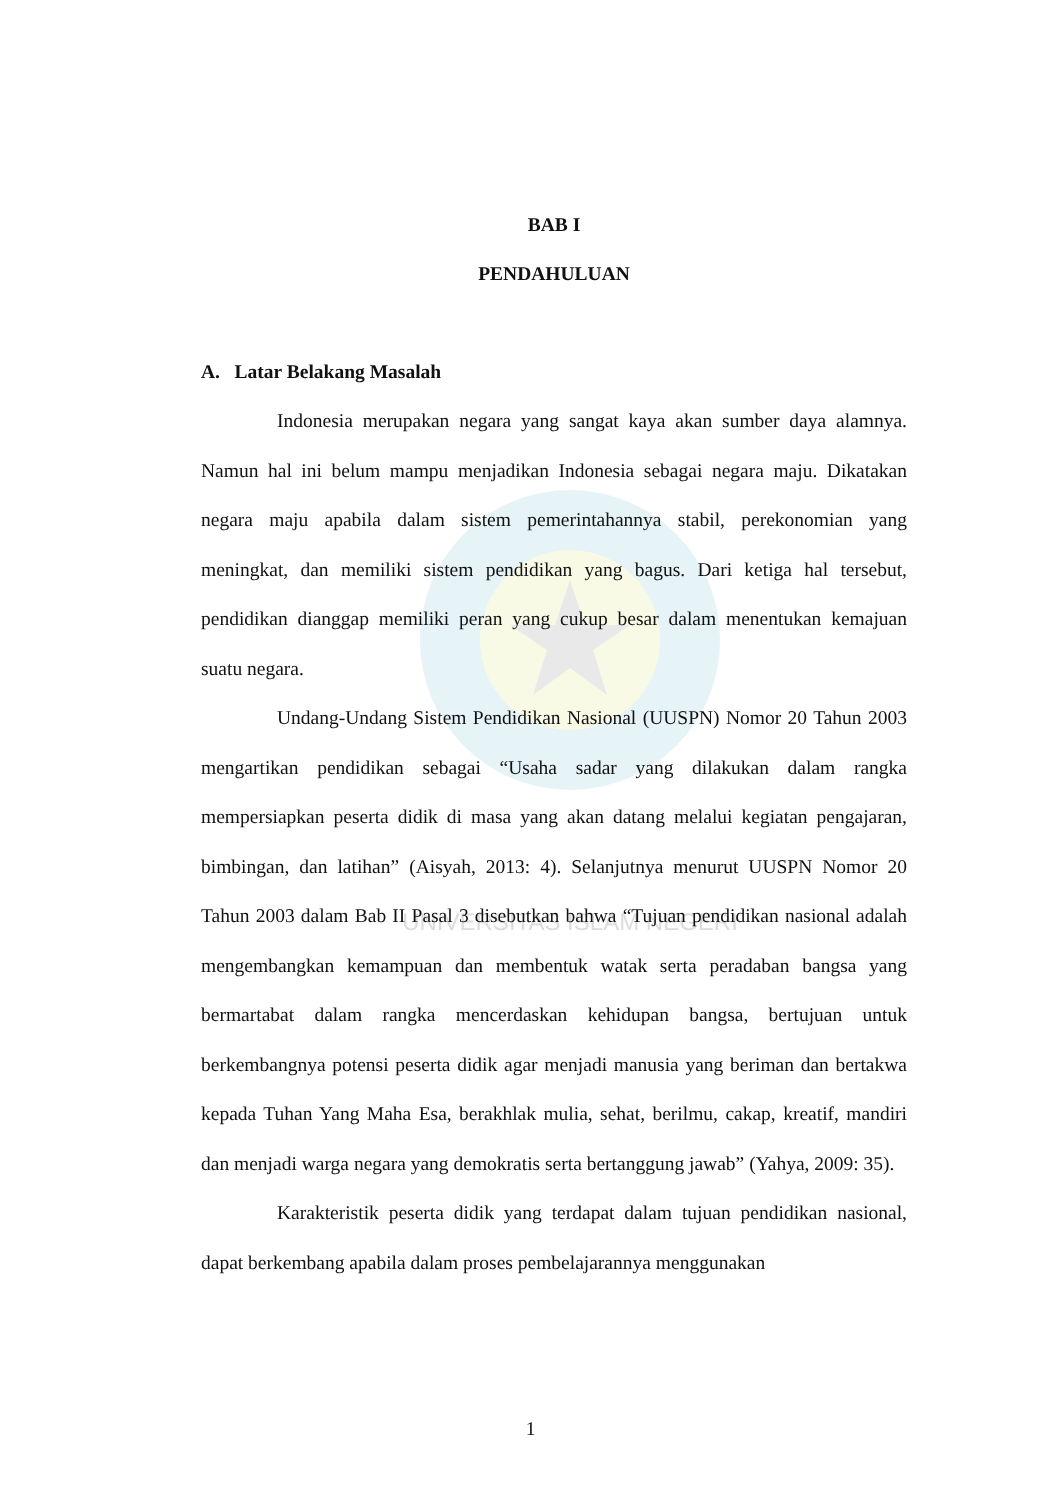UNIVERSITAS ISLAM NEGERI
BAB I
PENDAHULUAN
A. Latar Belakang Masalah
Indonesia merupakan negara yang sangat kaya akan sumber daya alamnya. Namun hal ini belum mampu menjadikan Indonesia sebagai negara maju. Dikatakan negara maju apabila dalam sistem pemerintahannya stabil, perekonomian yang meningkat, dan memiliki sistem pendidikan yang bagus. Dari ketiga hal tersebut, pendidikan dianggap memiliki peran yang cukup besar dalam menentukan kemajuan suatu negara.
Undang-Undang Sistem Pendidikan Nasional (UUSPN) Nomor 20 Tahun 2003 mengartikan pendidikan sebagai “Usaha sadar yang dilakukan dalam rangka mempersiapkan peserta didik di masa yang akan datang melalui kegiatan pengajaran, bimbingan, dan latihan” (Aisyah, 2013: 4). Selanjutnya menurut UUSPN Nomor 20 Tahun 2003 dalam Bab II Pasal 3 disebutkan bahwa “Tujuan pendidikan nasional adalah mengembangkan kemampuan dan membentuk watak serta peradaban bangsa yang bermartabat dalam rangka mencerdaskan kehidupan bangsa, bertujuan untuk berkembangnya potensi peserta didik agar menjadi manusia yang beriman dan bertakwa kepada Tuhan Yang Maha Esa, berakhlak mulia, sehat, berilmu, cakap, kreatif, mandiri dan menjadi warga negara yang demokratis serta bertanggung jawab” (Yahya, 2009: 35).
Karakteristik peserta didik yang terdapat dalam tujuan pendidikan nasional, dapat berkembang apabila dalam proses pembelajarannya menggunakan
1